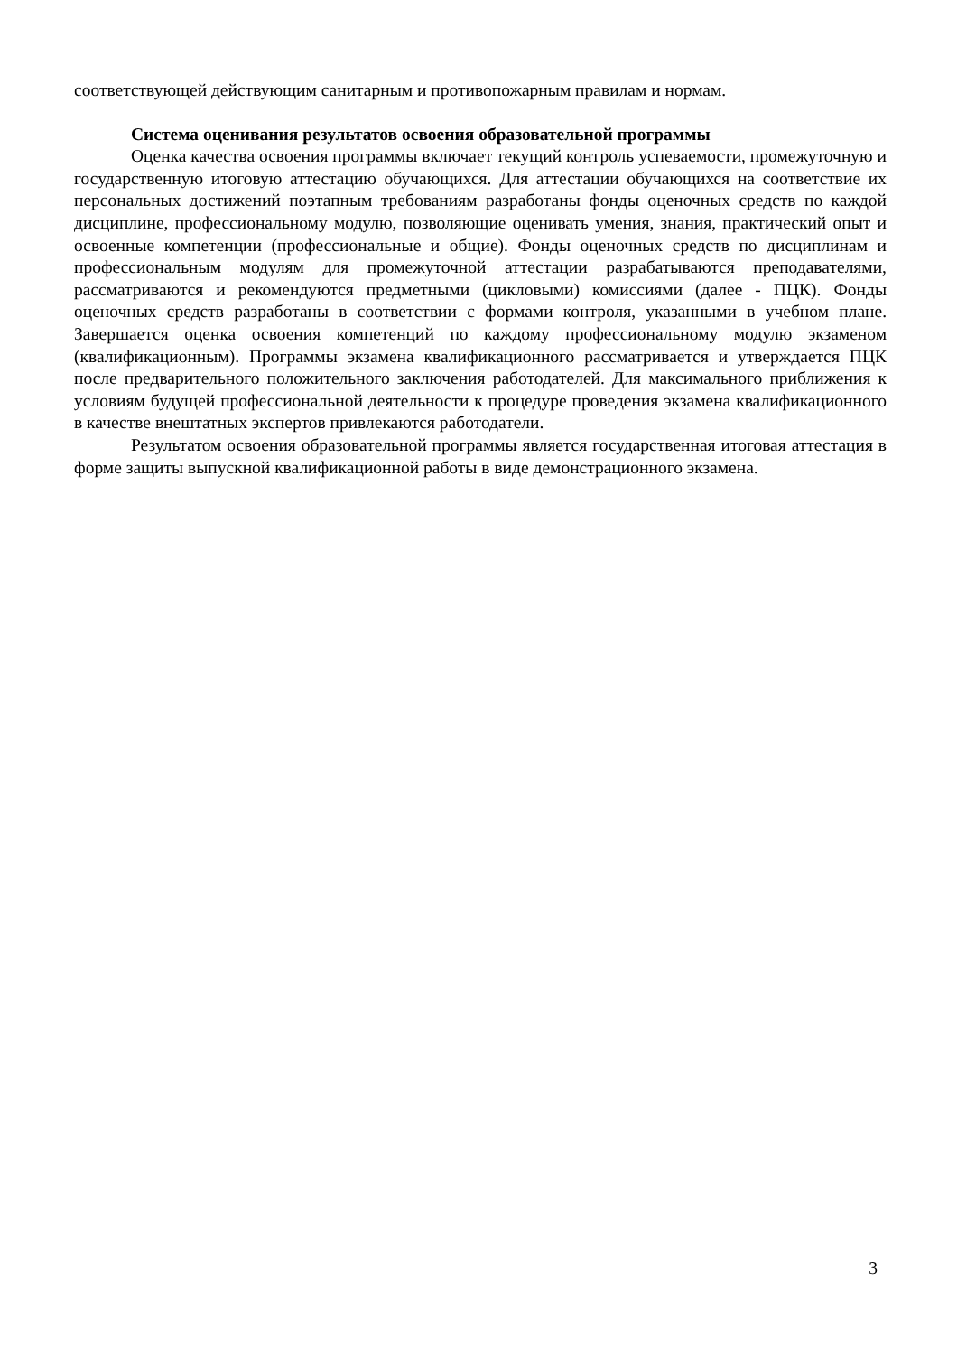соответствующей действующим санитарным и противопожарным правилам и нормам.
Система оценивания результатов освоения образовательной программы
Оценка качества освоения программы включает текущий контроль успеваемости, промежуточную и государственную итоговую аттестацию обучающихся. Для аттестации обучающихся на соответствие их персональных достижений поэтапным требованиям разработаны фонды оценочных средств по каждой дисциплине, профессиональному модулю, позволяющие оценивать умения, знания, практический опыт и освоенные компетенции (профессиональные и общие). Фонды оценочных средств по дисциплинам и профессиональным модулям для промежуточной аттестации разрабатываются преподавателями, рассматриваются и рекомендуются предметными (цикловыми) комиссиями (далее - ПЦК). Фонды оценочных средств разработаны в соответствии с формами контроля, указанными в учебном плане. Завершается оценка освоения компетенций по каждому профессиональному модулю экзаменом (квалификационным). Программы экзамена квалификационного рассматривается и утверждается ПЦК после предварительного положительного заключения работодателей. Для максимального приближения к условиям будущей профессиональной деятельности к процедуре проведения экзамена квалификационного в качестве внештатных экспертов привлекаются работодатели.
Результатом освоения образовательной программы является государственная итоговая аттестация в форме защиты выпускной квалификационной работы в виде демонстрационного экзамена.
3